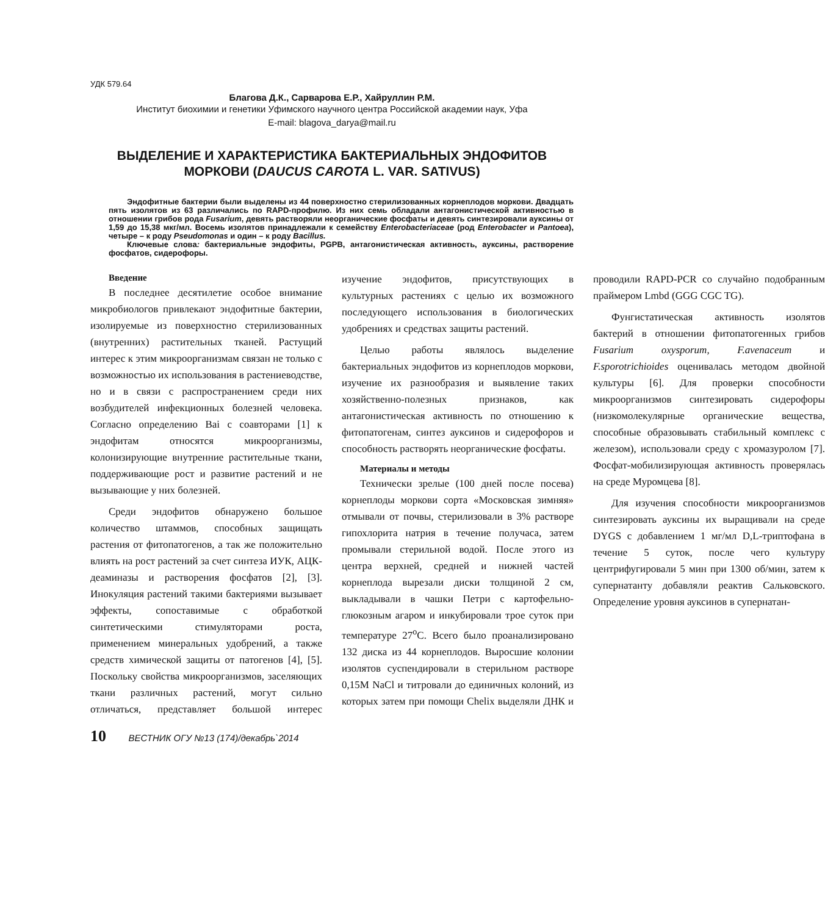УДК 579.64
Благова Д.К., Сарварова Е.Р., Хайруллин Р.М.
Институт биохимии и генетики Уфимского научного центра Российской академии наук, Уфа
E-mail: blagova_darya@mail.ru
ВЫДЕЛЕНИЕ И ХАРАКТЕРИСТИКА БАКТЕРИАЛЬНЫХ ЭНДОФИТОВ МОРКОВИ (DAUCUS CAROTA L. VAR. SATIVUS)
Эндофитные бактерии были выделены из 44 поверхностно стерилизованных корнеплодов моркови. Двадцать пять изолятов из 63 различались по RAPD-профилю. Из них семь обладали антагонистической активностью в отношении грибов рода Fusarium, девять растворяли неорганические фосфаты и девять синтезировали ауксины от 1,59 до 15,38 мкг/мл. Восемь изолятов принадлежали к семейству Enterobacteriaceae (род Enterobacter и Pantoea), четыре – к роду Pseudomonas и один – к роду Bacillus.
Ключевые слова: бактериальные эндофиты, PGPB, антагонистическая активность, ауксины, растворение фосфатов, сидерофоры.
Введение
В последнее десятилетие особое внимание микробиологов привлекают эндофитные бактерии, изолируемые из поверхностно стерилизованных (внутренних) растительных тканей. Растущий интерес к этим микроорганизмам связан не только с возможностью их использования в растениеводстве, но и в связи с распространением среди них возбудителей инфекционных болезней человека. Согласно определению Bai с соавторами [1] к эндофитам относятся микроорганизмы, колонизирующие внутренние растительные ткани, поддерживающие рост и развитие растений и не вызывающие у них болезней.
Среди эндофитов обнаружено большое количество штаммов, способных защищать растения от фитопатогенов, а так же положительно влиять на рост растений за счет синтеза ИУК, АЦК-деаминазы и растворения фосфатов [2], [3]. Инокуляция растений такими бактериями вызывает эффекты, сопоставимые с обработкой синтетическими стимуляторами роста, применением минеральных удобрений, а также средств химической защиты от патогенов [4], [5]. Поскольку свойства микроорганизмов, заселяющих ткани различных растений, могут сильно отличаться, представляет большой интерес изучение эндофитов, присутствующих в культурных растениях с целью их возможного последующего использования в биологических удобрениях и средствах защиты растений.
Целью работы являлось выделение бактериальных эндофитов из корнеплодов моркови, изучение их разнообразия и выявление таких хозяйственно-полезных признаков, как антагонистическая активность по отношению к фитопатогенам, синтез ауксинов и сидерофоров и способность растворять неорганические фосфаты.
Материалы и методы
Технически зрелые (100 дней после посева) корнеплоды моркови сорта «Московская зимняя» отмывали от почвы, стерилизовали в 3% растворе гипохлорита натрия в течение получаса, затем промывали стерильной водой. После этого из центра верхней, средней и нижней частей корнеплода вырезали диски толщиной 2 см, выкладывали в чашки Петри с картофельно-глюкозным агаром и инкубировали трое суток при температуре 27<sup>о</sup>С. Всего было проанализировано 132 диска из 44 корнеплодов. Выросшие колонии изолятов суспендировали в стерильном растворе 0,15М NaCl и титровали до единичных колоний, из которых затем при помощи Chelix выделяли ДНК и проводили RAPD-PCR со случайно подобранным праймером Lmbd (GGG CGC TG).
Фунгистатическая активность изолятов бактерий в отношении фитопатогенных грибов Fusarium oxysporum, F.avenaceum и F.sporotrichioides оценивалась методом двойной культуры [6]. Для проверки способности микроорганизмов синтезировать сидерофоры (низкомолекулярные органические вещества, способные образовывать стабильный комплекс с железом), использовали среду с хромазуролом [7]. Фосфат-мобилизирующая активность проверялась на среде Муромцева [8].
Для изучения способности микроорганизмов синтезировать ауксины их выращивали на среде DYGS с добавлением 1 мг/мл D,L-триптофана в течение 5 суток, после чего культуру центрифугировали 5 мин при 1300 об/мин, затем к супернатанту добавляли реактив Сальковского. Определение уровня ауксинов в супернатан-
10 ВЕСТНИК ОГУ №13 (174)/декабрь`2014